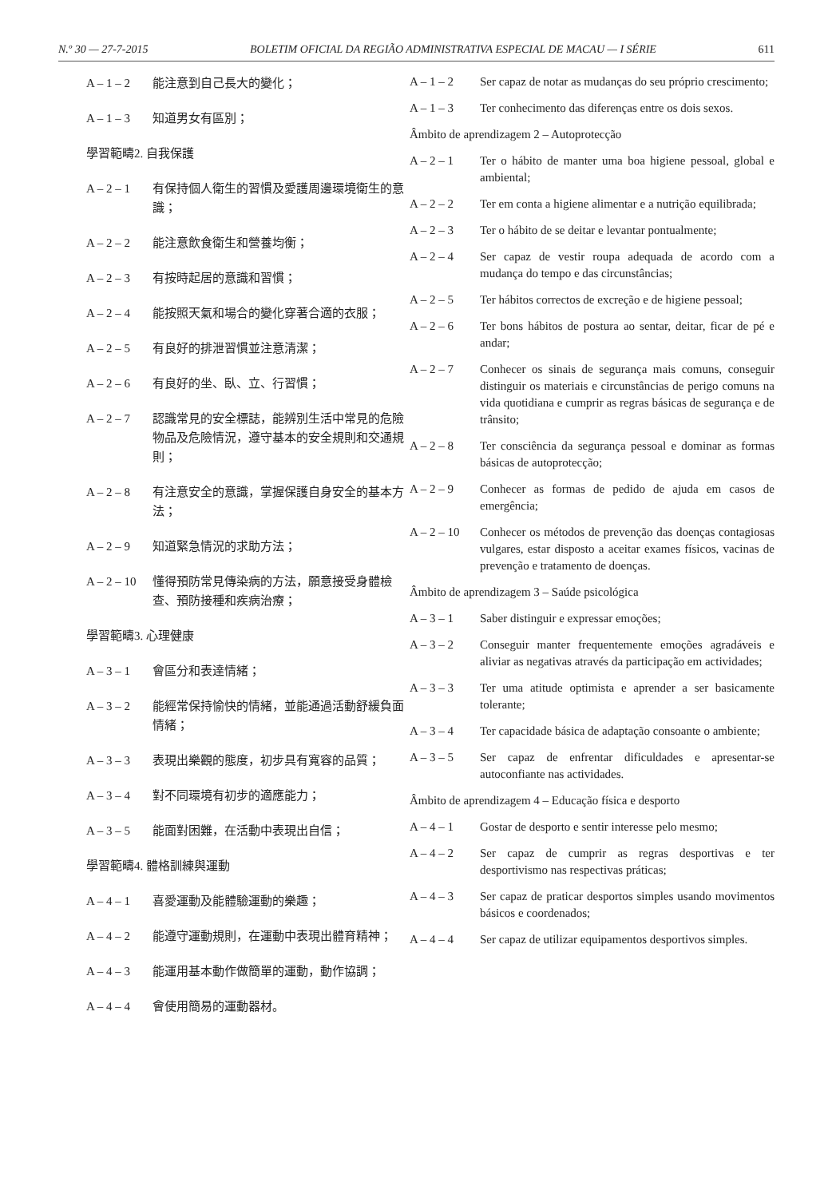N.º 30 — 27-7-2015 BOLETIM OFICIAL DA REGIÃO ADMINISTRATIVA ESPECIAL DE MACAU — I SÉRIE 611
A – 1 – 2 能注意到自己長大的變化；
A – 1 – 3 知道男女有區別；
學習範疇2. 自我保護
A – 2 – 1 有保持個人衛生的習慣及愛護周邊環境衛生的意識；
A – 2 – 2 能注意飲食衛生和營養均衡；
A – 2 – 3 有按時起居的意識和習慣；
A – 2 – 4 能按照天氣和場合的變化穿著合適的衣服；
A – 2 – 5 有良好的排泄習慣並注意清潔；
A – 2 – 6 有良好的坐、臥、立、行習慣；
A – 2 – 7 認識常見的安全標誌，能辨別生活中常見的危險物品及危險情況，遵守基本的安全規則和交通規則；
A – 2 – 8 有注意安全的意識，掌握保護自身安全的基本方法；
A – 2 – 9 知道緊急情況的求助方法；
A – 2 – 10
懂得預防常見傳染病的方法，願意接受身體檢查、預防接種和疾病治療；
學習範疇3. 心理健康
A – 3 – 1 會區分和表達情緒；
A – 3 – 2 能經常保持愉快的情緒，並能通過活動舒緩負面情緒；
A – 3 – 3 表現出樂觀的態度，初步具有寬容的品質；
A – 3 – 4 對不同環境有初步的適應能力；
A – 3 – 5 能面對困難，在活動中表現出自信；
學習範疇4. 體格訓練與運動
A – 4 – 1 喜愛運動及能體驗運動的樂趣；
A – 4 – 2 能遵守運動規則，在運動中表現出體育精神；
A – 4 – 3 能運用基本動作做簡單的運動，動作協調；
A – 4 – 4 會使用簡易的運動器材。
A – 1 – 2 Ser capaz de notar as mudanças do seu próprio crescimento;
A – 1 – 3 Ter conhecimento das diferenças entre os dois sexos.
Âmbito de aprendizagem 2 – Autoprotecção
A – 2 – 1 Ter o hábito de manter uma boa higiene pessoal, global e ambiental;
A – 2 – 2 Ter em conta a higiene alimentar e a nutrição equilibrada;
A – 2 – 3 Ter o hábito de se deitar e levantar pontualmente;
A – 2 – 4 Ser capaz de vestir roupa adequada de acordo com a mudança do tempo e das circunstâncias;
A – 2 – 5 Ter hábitos correctos de excreção e de higiene pessoal;
A – 2 – 6 Ter bons hábitos de postura ao sentar, deitar, ficar de pé e andar;
A – 2 – 7 Conhecer os sinais de segurança mais comuns, conseguir distinguir os materiais e circunstâncias de perigo comuns na vida quotidiana e cumprir as regras básicas de segurança e de trânsito;
A – 2 – 8 Ter consciência da segurança pessoal e dominar as formas básicas de autoprotecção;
A – 2 – 9 Conhecer as formas de pedido de ajuda em casos de emergência;
A – 2 – 10
Conhecer os métodos de prevenção das doenças contagiosas vulgares, estar disposto a aceitar exames físicos, vacinas de prevenção e tratamento de doenças.
Âmbito de aprendizagem 3 – Saúde psicológica
A – 3 – 1 Saber distinguir e expressar emoções;
A – 3 – 2 Conseguir manter frequentemente emoções agradáveis e aliviar as negativas através da participação em actividades;
A – 3 – 3 Ter uma atitude optimista e aprender a ser basicamente tolerante;
A – 3 – 4 Ter capacidade básica de adaptação consoante o ambiente;
A – 3 – 5 Ser capaz de enfrentar dificuldades e apresentar-se autoconfiante nas actividades.
Âmbito de aprendizagem 4 – Educação física e desporto
A – 4 – 1 Gostar de desporto e sentir interesse pelo mesmo;
A – 4 – 2 Ser capaz de cumprir as regras desportivas e ter desportivismo nas respectivas práticas;
A – 4 – 3 Ser capaz de praticar desportos simples usando movimentos básicos e coordenados;
A – 4 – 4 Ser capaz de utilizar equipamentos desportivos simples.